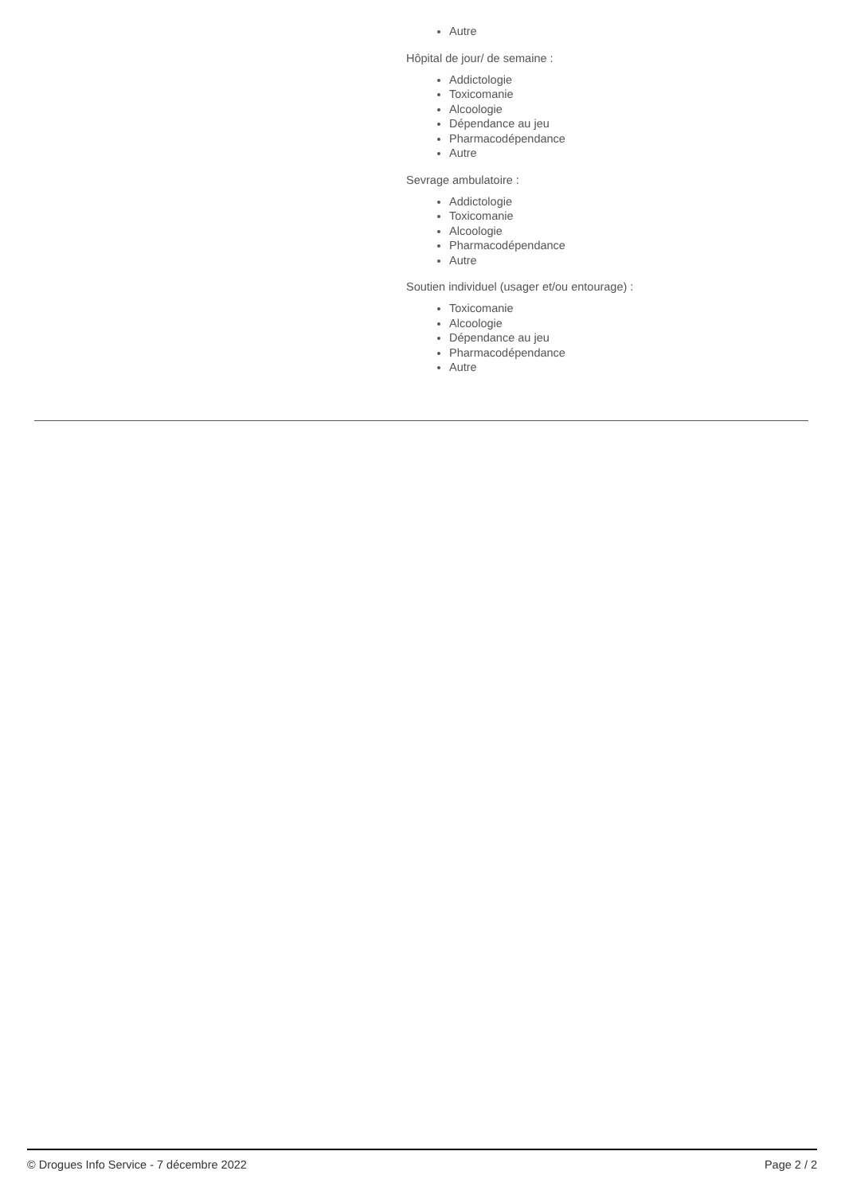Autre
Hôpital de jour/ de semaine :
Addictologie
Toxicomanie
Alcoologie
Dépendance au jeu
Pharmacodépendance
Autre
Sevrage ambulatoire :
Addictologie
Toxicomanie
Alcoologie
Pharmacodépendance
Autre
Soutien individuel (usager et/ou entourage) :
Toxicomanie
Alcoologie
Dépendance au jeu
Pharmacodépendance
Autre
© Drogues Info Service - 7 décembre 2022 Page 2 / 2